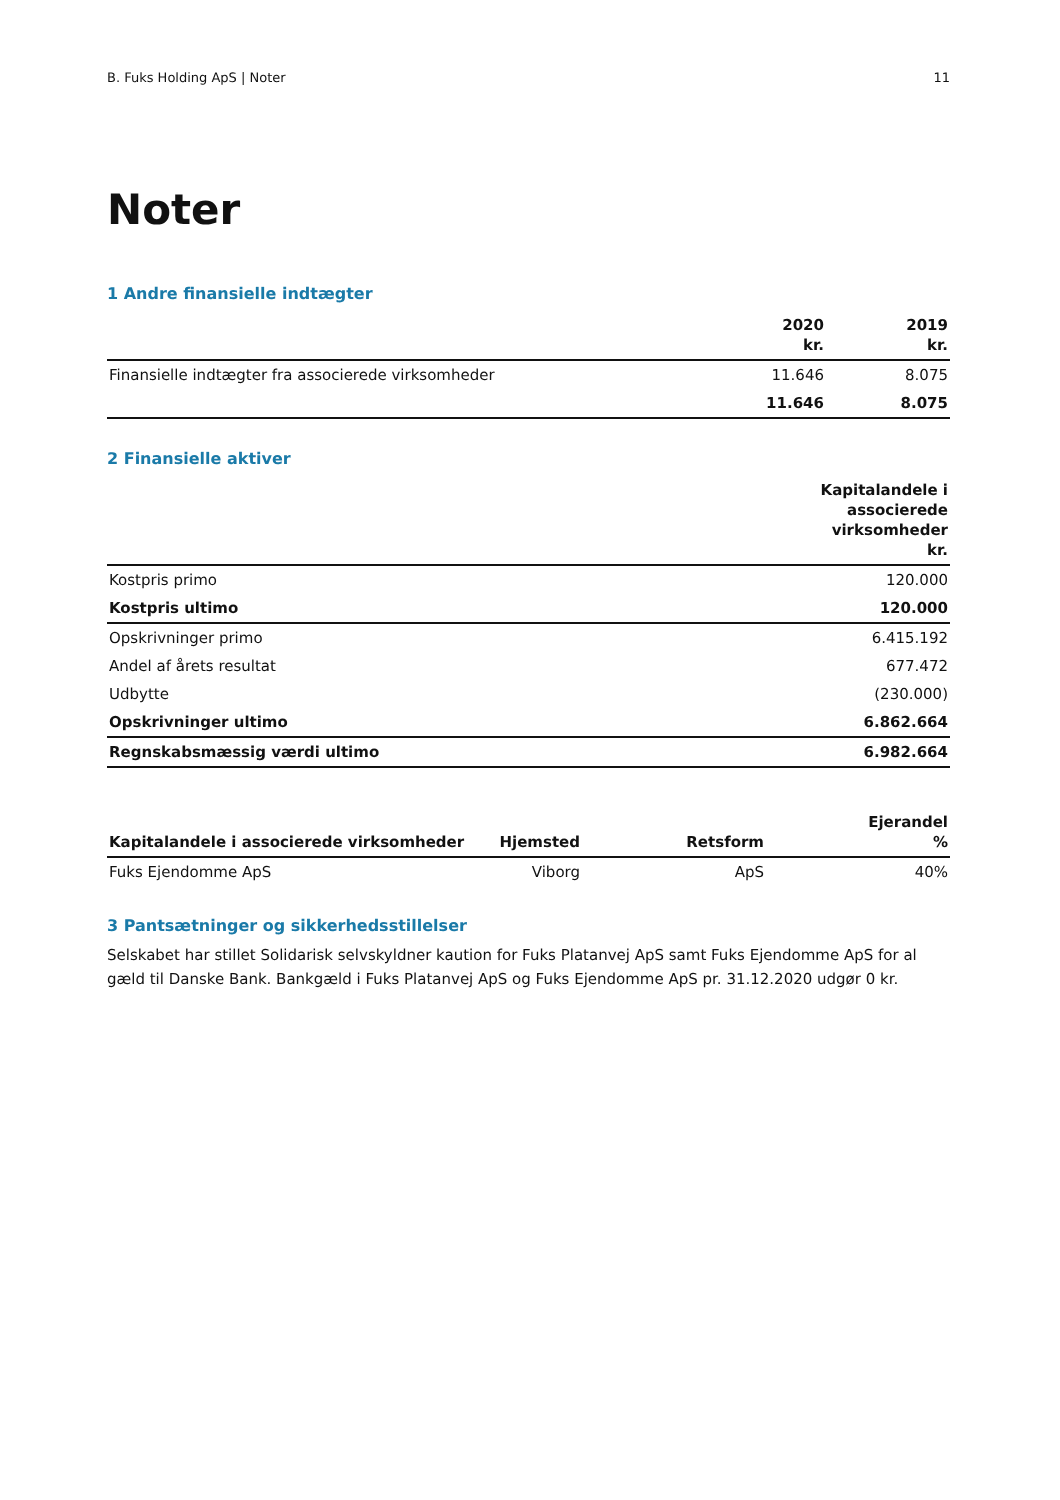B. Fuks Holding ApS | Noter 11
Noter
1 Andre finansielle indtægter
| | 2020 kr. | 2019 kr. |
| --- | --- | --- |
| Finansielle indtægter fra associerede virksomheder | 11.646 | 8.075 |
| | 11.646 | 8.075 |
2 Finansielle aktiver
| | Kapitalandele i associerede virksomheder kr. |
| --- | --- |
| Kostpris primo | 120.000 |
| Kostpris ultimo | 120.000 |
| Opskrivninger primo | 6.415.192 |
| Andel af årets resultat | 677.472 |
| Udbytte | (230.000) |
| Opskrivninger ultimo | 6.862.664 |
| Regnskabsmæssig værdi ultimo | 6.982.664 |
| Kapitalandele i associerede virksomheder | Hjemsted | Retsform | Ejerandel % |
| --- | --- | --- | --- |
| Fuks Ejendomme ApS | Viborg | ApS | 40% |
3 Pantsætninger og sikkerhedsstillelser
Selskabet har stillet Solidarisk selvskyldner kaution for Fuks Platanvej ApS samt Fuks Ejendomme ApS for al gæld til Danske Bank. Bankgæld i Fuks Platanvej ApS og Fuks Ejendomme ApS pr. 31.12.2020 udgør 0 kr.